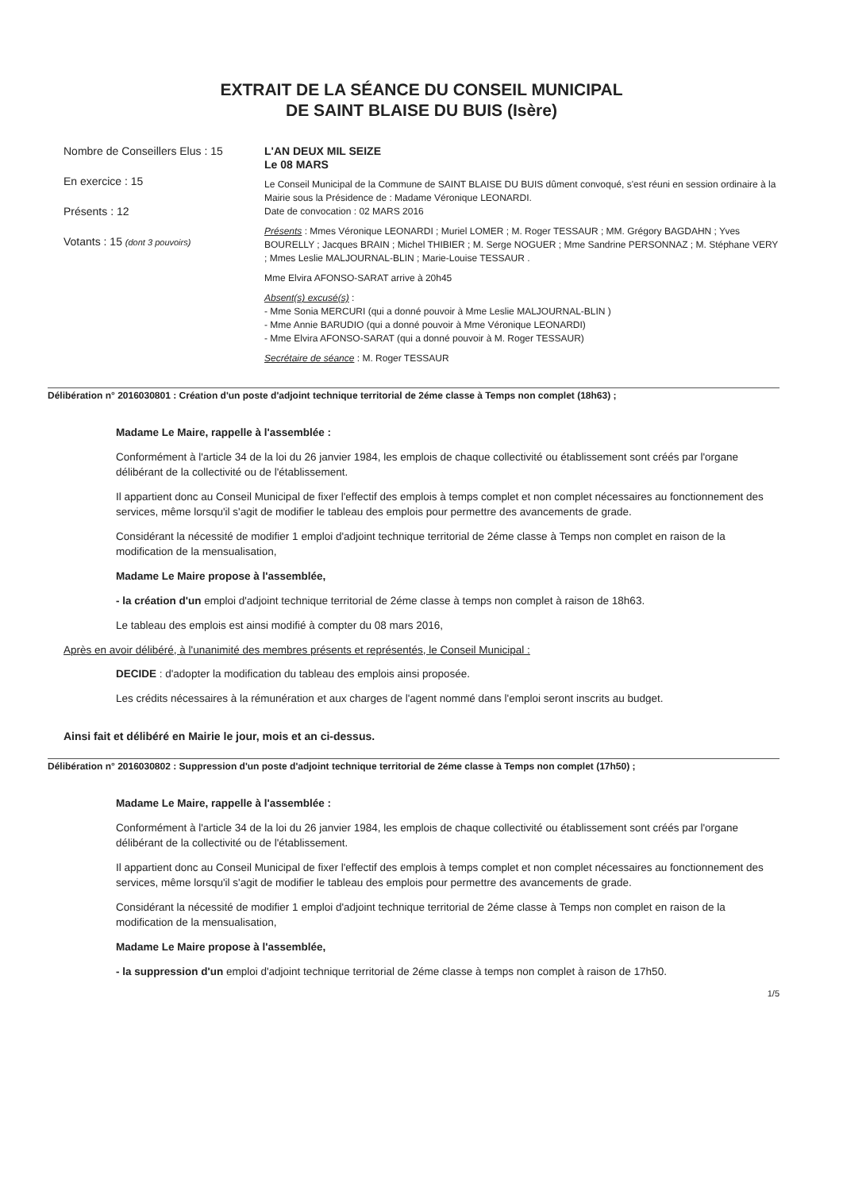EXTRAIT DE LA SÉANCE DU CONSEIL MUNICIPAL
DE SAINT BLAISE DU BUIS (Isère)
Nombre de Conseillers Elus : 15
En exercice : 15
Présents : 12
Votants : 15 (dont 3 pouvoirs)
L'AN DEUX MIL SEIZE
Le 08 MARS
Le Conseil Municipal de la Commune de SAINT BLAISE DU BUIS dûment convoqué, s'est réuni en session ordinaire à la Mairie sous la Présidence de : Madame Véronique LEONARDI.
Date de convocation : 02 MARS 2016
Présents : Mmes Véronique LEONARDI ; Muriel LOMER ; M. Roger TESSAUR ; MM. Grégory BAGDAHN ; Yves BOURELLY ; Jacques BRAIN ; Michel THIBIER ; M. Serge NOGUER ; Mme Sandrine PERSONNAZ ; M. Stéphane VERY ; Mmes Leslie MALJOURNAL-BLIN ; Marie-Louise TESSAUR .
Mme Elvira AFONSO-SARAT arrive à 20h45
Absent(s) excusé(s) :
- Mme Sonia MERCURI (qui a donné pouvoir à Mme Leslie MALJOURNAL-BLIN )
- Mme Annie BARUDIO (qui a donné pouvoir à Mme Véronique LEONARDI)
- Mme Elvira AFONSO-SARAT (qui a donné pouvoir à M. Roger TESSAUR)
Secrétaire de séance : M. Roger TESSAUR
Délibération n° 2016030801 : Création d'un poste d'adjoint technique territorial de 2éme classe à Temps non complet (18h63) ;
Madame Le Maire, rappelle à l'assemblée :
Conformément à l'article 34 de la loi du 26 janvier 1984, les emplois de chaque collectivité ou établissement sont créés par l'organe délibérant de la collectivité ou de l'établissement.
Il appartient donc au Conseil Municipal de fixer l'effectif des emplois à temps complet et non complet nécessaires au fonctionnement des services, même lorsqu'il s'agit de modifier le tableau des emplois pour permettre des avancements de grade.
Considérant la nécessité de modifier 1 emploi d'adjoint technique territorial de 2éme classe à Temps non complet en raison de la modification de la mensualisation,
Madame Le Maire propose à l'assemblée,
- la création d'un emploi d'adjoint technique territorial de 2éme classe à temps non complet à raison de 18h63.
Le tableau des emplois est ainsi modifié à compter du 08 mars 2016,
Après en avoir délibéré, à l'unanimité des membres présents et représentés, le Conseil Municipal :
DECIDE : d'adopter la modification du tableau des emplois ainsi proposée.
Les crédits nécessaires à la rémunération et aux charges de l'agent nommé dans l'emploi seront inscrits au budget.
Ainsi fait et délibéré en Mairie le jour, mois et an ci-dessus.
Délibération n° 2016030802 : Suppression d'un poste d'adjoint technique territorial de 2éme classe à Temps non complet (17h50) ;
Madame Le Maire, rappelle à l'assemblée :
Conformément à l'article 34 de la loi du 26 janvier 1984, les emplois de chaque collectivité ou établissement sont créés par l'organe délibérant de la collectivité ou de l'établissement.
Il appartient donc au Conseil Municipal de fixer l'effectif des emplois à temps complet et non complet nécessaires au fonctionnement des services, même lorsqu'il s'agit de modifier le tableau des emplois pour permettre des avancements de grade.
Considérant la nécessité de modifier 1 emploi d'adjoint technique territorial de 2éme classe à Temps non complet en raison de la modification de la mensualisation,
Madame Le Maire propose à l'assemblée,
- la suppression d'un emploi d'adjoint technique territorial de 2éme classe à temps non complet à raison de 17h50.
1/5